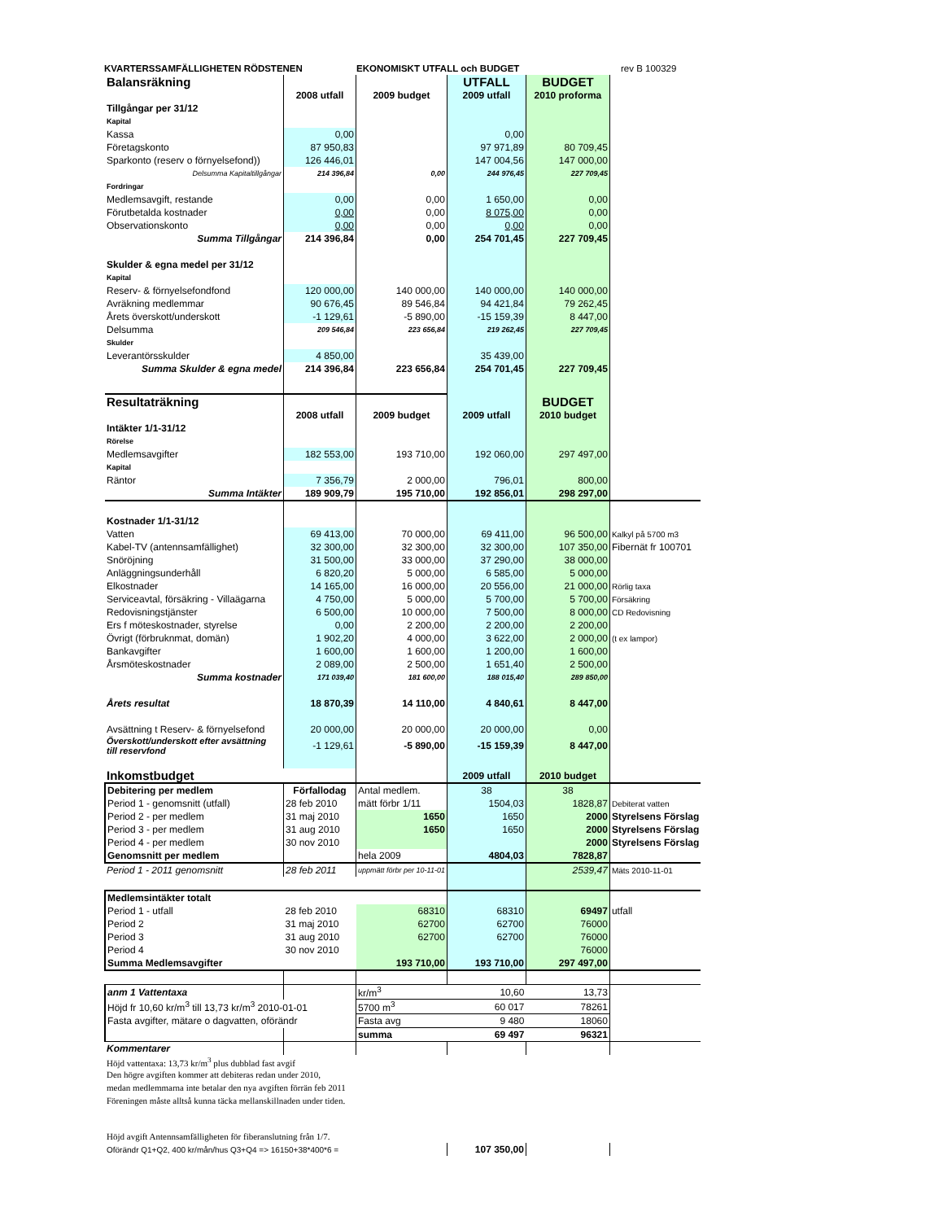KVARTERSSAMFÄLLIGHETEN RÖDSTENEN EKONOMISKT UTFALL och BUDGET rev B 100329
| Balansräkning | | | UTFALL | BUDGET | |
| | 2008 utfall | 2009 budget | 2009 utfall | 2010 proforma | |
| Tillgångar per 31/12 | | | | | |
| Kapital | | | | | |
| Kassa | 0,00 | | 0,00 | | |
| Företagskonto | 87 950,83 | | 97 971,89 | 80 709,45 | |
| Sparkonto (reserv o förnyelsefond)) | 126 446,01 | | 147 004,56 | 147 000,00 | |
| Delsumma Kapitaltillgångar | 214 396,84 | 0,00 | 244 976,45 | 227 709,45 | |
| Fordringar | | | | | |
| Medlemsavgift, restande | 0,00 | 0,00 | 1 650,00 | 0,00 | |
| Förutbetalda kostnader | 0,00 | 0,00 | 8 075,00 | 0,00 | |
| Observationskonto | 0,00 | 0,00 | 0,00 | 0,00 | |
| Summa Tillgångar | 214 396,84 | 0,00 | 254 701,45 | 227 709,45 | |
| Skulder & egna medel per 31/12 | | | | | |
| Kapital | | | | | |
| Reserv- & förnyelsefondfond | 120 000,00 | 140 000,00 | 140 000,00 | 140 000,00 | |
| Avräkning medlemmar | 90 676,45 | 89 546,84 | 94 421,84 | 79 262,45 | |
| Årets överskott/underskott | -1 129,61 | -5 890,00 | -15 159,39 | 8 447,00 | |
| Delsumma | 209 546,84 | 223 656,84 | 219 262,45 | 227 709,45 | |
| Skulder | | | | | |
| Leverantörsskulder | 4 850,00 | | 35 439,00 | | |
| Summa Skulder & egna medel | 214 396,84 | 223 656,84 | 254 701,45 | 227 709,45 | |
| Resultaträkning | | | | BUDGET | |
| | 2008 utfall | 2009 budget | 2009 utfall | 2010 budget | |
| Intäkter 1/1-31/12 | | | | | |
| Rörelse | | | | | |
| Medlemsavgifter | 182 553,00 | 193 710,00 | 192 060,00 | 297 497,00 | |
| Kapital | | | | | |
| Räntor | 7 356,79 | 2 000,00 | 796,01 | 800,00 | |
| Summa Intäkter | 189 909,79 | 195 710,00 | 192 856,01 | 298 297,00 | |
| Kostnader 1/1-31/12 | | | | | |
| Vatten | 69 413,00 | 70 000,00 | 69 411,00 | 96 500,00 | Kalkyl på 5700 m3 |
| Kabel-TV (antennsamfällighet) | 32 300,00 | 32 300,00 | 32 300,00 | 107 350,00 | Fibernät fr 100701 |
| Snöröjning | 31 500,00 | 33 000,00 | 37 290,00 | 38 000,00 | |
| Anläggningsunderhåll | 6 820,20 | 5 000,00 | 6 585,00 | 5 000,00 | |
| Elkostnader | 14 165,00 | 16 000,00 | 20 556,00 | 21 000,00 | Rörlig taxa |
| Serviceavtal, försäkring - Villaägarna | 4 750,00 | 5 000,00 | 5 700,00 | 5 700,00 | Försäkring |
| Redovisningstjänster | 6 500,00 | 10 000,00 | 7 500,00 | 8 000,00 | CD Redovisning |
| Ers f möteskostnader, styrelse | 0,00 | 2 200,00 | 2 200,00 | 2 200,00 | |
| Övrigt (förbruknmat, domän) | 1 902,20 | 4 000,00 | 3 622,00 | 2 000,00 | (t ex lampor) |
| Bankavgifter | 1 600,00 | 1 600,00 | 1 200,00 | 1 600,00 | |
| Årsmöteskostnader | 2 089,00 | 2 500,00 | 1 651,40 | 2 500,00 | |
| Summa kostnader | 171 039,40 | 181 600,00 | 188 015,40 | 289 850,00 | |
| Årets resultat | 18 870,39 | 14 110,00 | 4 840,61 | 8 447,00 | |
| Avsättning t Reserv- & förnyelsefond | 20 000,00 | 20 000,00 | 20 000,00 | 0,00 | |
| Överskott/underskott efter avsättning till reservfond | -1 129,61 | -5 890,00 | -15 159,39 | 8 447,00 | |
| Inkomstbudget | | | 2009 utfall | 2010 budget | |
| Debitering per medlem | Förfallodag | Antal medlem. | 38 | 38 | |
| Period 1 - genomsnitt (utfall) | 28 feb 2010 | mätt förbr 1/11 | 1504,03 | 1828,87 | Debiterat vatten |
| Period 2 - per medlem | 31 maj 2010 | 1650 | 1650 | 2000 | Styrelsens Förslag |
| Period 3 - per medlem | 31 aug 2010 | 1650 | 1650 | 2000 | Styrelsens Förslag |
| Period 4 - per medlem | 30 nov 2010 | | | 2000 | Styrelsens Förslag |
| Genomsnitt per medlem | | hela 2009 | 4804,03 | 7828,87 | |
| Period 1 - 2011 genomsnitt | 28 feb 2011 | uppmätt förbr per 10-11-01 | | 2539,47 | Mäts 2010-11-01 |
| Medlemsintäkter totalt | | | | | |
| Period 1 - utfall | 28 feb 2010 | 68310 | 68310 | 69497 | utfall |
| Period 2 | 31 maj 2010 | 62700 | 62700 | 76000 | |
| Period 3 | 31 aug 2010 | 62700 | 62700 | 76000 | |
| Period 4 | 30 nov 2010 | | | 76000 | |
| Summa Medlemsavgifter | | 193 710,00 | 193 710,00 | 297 497,00 | |
| anm 1 Vattentaxa | | kr/m<sup>3</sup> | 10,60 | 13,73 | |
| Höjd fr 10,60 kr/m<sup>3</sup> till 13,73 kr/m<sup>3</sup> 2010-01-01 | | 5700 m<sup>3</sup> | 60 017 | 78261 | |
| Fasta avgifter, mätare o dagvatten, oförändr | | Fasta avg | 9 480 | 18060 | |
| | | summa | 69 497 | 96321 | |
| Kommentarer | | | | | |
| Höjd vattentaxa: 13,73 kr/m<sup>3</sup> plus dubblad fast avgif | | | | | |
| Den högre avgiften kommer att debiteras redan under 2010, | | | | | |
| medan medlemmarna inte betalar den nya avgiften förrän feb 2011 | | | | | |
| Föreningen måste alltså kunna täcka mellanskillnaden under tiden. | | | | | |
| Höjd avgift Antennsamfälligheten för fiberanslutning från 1/7. | | | | | |
| Oförändr Q1+Q2, 400 kr/mån/hus Q3+Q4 => 16150+38*400*6 = | | | 107 350,00 | | |